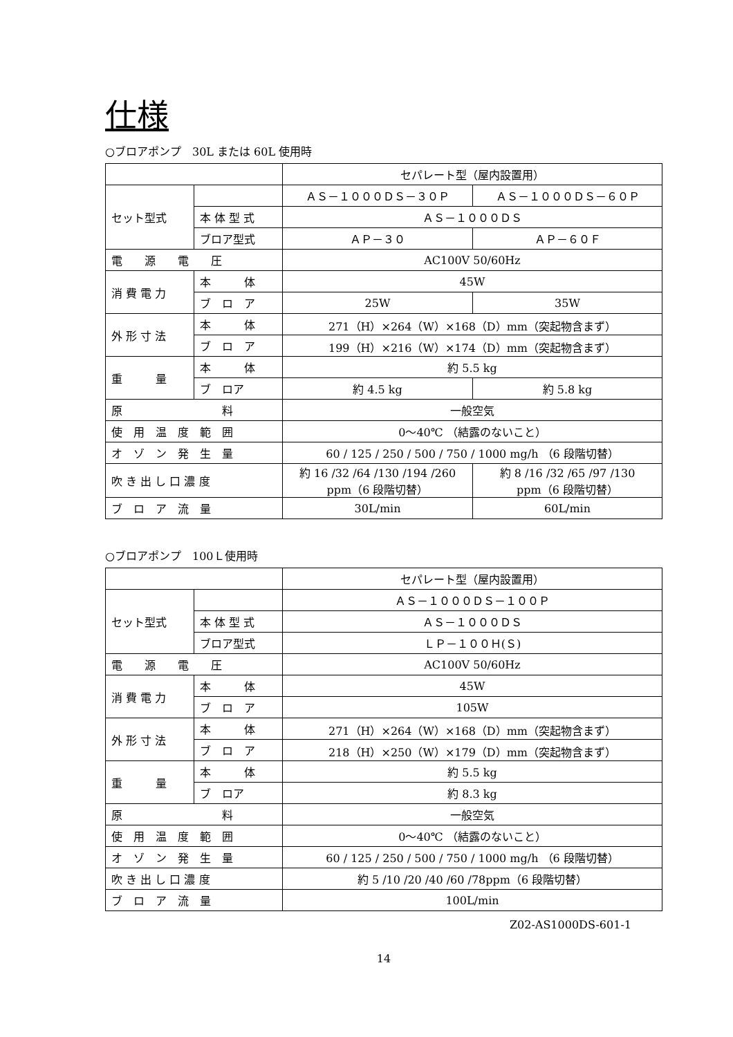仕様
○ブロアポンプ　30L または 60L 使用時
| | | セパレート型（屋内設置用） | |
| セット型式 | | ＡＳ－１０００ＤＳ－３０Ｐ | ＡＳ－１０００ＤＳ－６０Ｐ |
| | 本 体 型 式 | ＡＳ－１０００ＤＳ | |
| | ブロア型式 | ＡＰ－３０ | ＡＰ－６０Ｆ |
| 電 源 電 圧 | | AC100V 50/60Hz | |
| 消 費 電 力 | 本 体 | 45W | |
| | ブ ロ ア | 25W | 35W |
| 外 形 寸 法 | 本 体 | 271（H）×264（W）×168（D）mm（突起物含まず） | |
| | ブ ロ ア | 199（H）×216（W）×174（D）mm（突起物含まず） | |
| 重 量 | 本 体 | 約 5.5 kg | |
| | ブ ロア | 約 4.5 kg | 約 5.8 kg |
| 原 料 | | 一般空気 | |
| 使 用 温 度 範 囲 | | 0～40℃ （結露のないこと） | |
| オ ゾ ン 発 生 量 | | 60 / 125 / 250 / 500 / 750 / 1000 mg/h （6 段階切替） | |
| 吹 き 出 し 口 濃 度 | | 約 16 /32 /64 /130 /194 /260 ppm（6 段階切替） | 約 8 /16 /32 /65 /97 /130 ppm（6 段階切替） |
| ブ ロ ア 流 量 | | 30L/min | 60L/min |
○ブロアポンプ　100Ｌ使用時
| | | セパレート型（屋内設置用） |
| セット型式 | | ＡＳ－１０００ＤＳ－１００Ｐ |
| | 本 体 型 式 | ＡＳ－１０００ＤＳ |
| | ブロア型式 | ＬＰ－１００Ｈ(Ｓ) |
| 電 源 電 圧 | | AC100V 50/60Hz |
| 消 費 電 力 | 本 体 | 45W |
| | ブ ロ ア | 105W |
| 外 形 寸 法 | 本 体 | 271（H）×264（W）×168（D）mm（突起物含まず） |
| | ブ ロ ア | 218（H）×250（W）×179（D）mm（突起物含まず） |
| 重 量 | 本 体 | 約 5.5 kg |
| | ブ ロア | 約 8.3 kg |
| 原 料 | | 一般空気 |
| 使 用 温 度 範 囲 | | 0～40℃ （結露のないこと） |
| オ ゾ ン 発 生 量 | | 60 / 125 / 250 / 500 / 750 / 1000 mg/h （6 段階切替） |
| 吹 き 出 し 口 濃 度 | | 約 5 /10 /20 /40 /60 /78ppm（6 段階切替） |
| ブ ロ ア 流 量 | | 100L/min |
Z02-AS1000DS-601-1
14